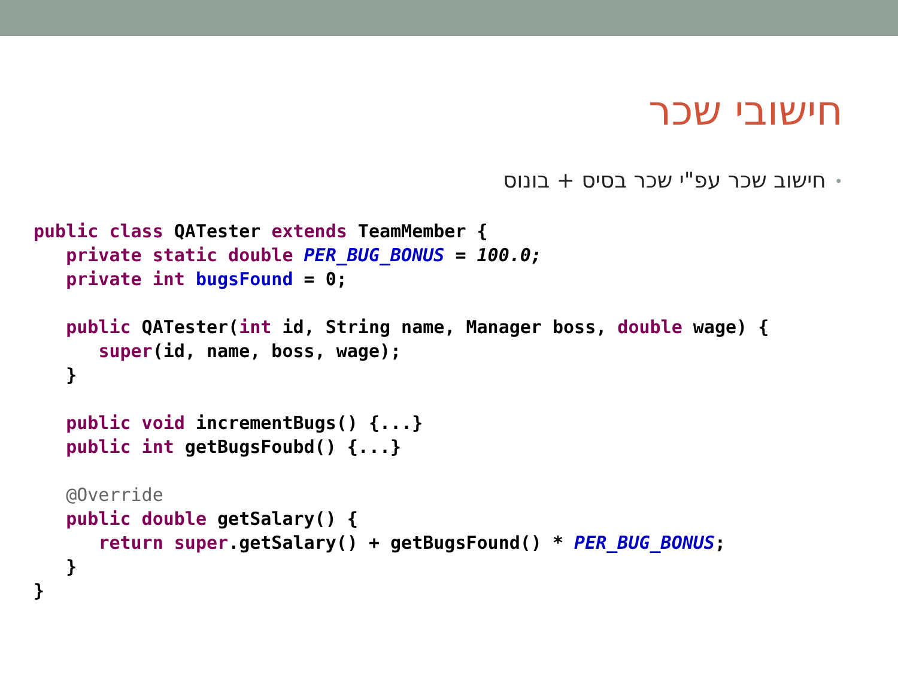חישובי שכר
•חישוב שכר עפ"י שכר בסיס + בונוס
public class QATester extends TeamMember {
   private static double PER_BUG_BONUS = 100.0;
   private int bugsFound = 0;

   public QATester(int id, String name, Manager boss, double wage) {
      super(id, name, boss, wage);
   }

   public void incrementBugs() {...}
   public int getBugsFoubd() {...}

   @Override
   public double getSalary() {
      return super.getSalary() + getBugsFound() * PER_BUG_BONUS;
   }
}